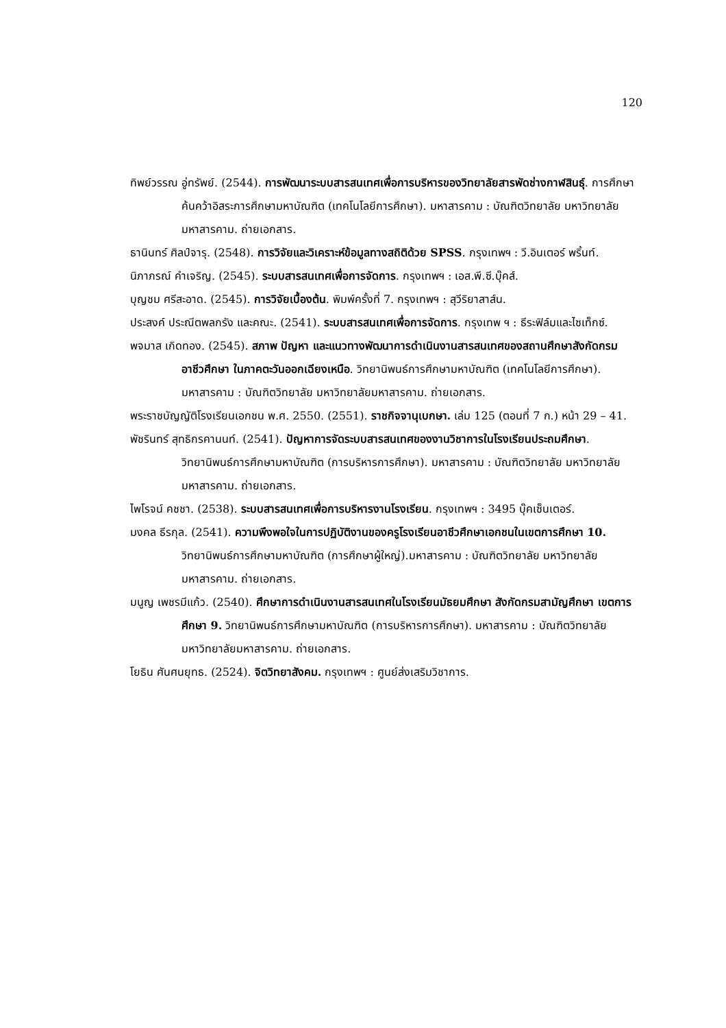120
ทิพย์วรรณ อู่ทรัพย์. (2544). การพัฒนาระบบสารสนเทศเพื่อการบริหารของวิทยาลัยสารพัดช่างกาฬสินธุ์. การศึกษาค้นคว้าอิสระการศึกษามหาบัณฑิต (เทคโนโลยีการศึกษา). มหาสารคาม : บัณฑิตวิทยาลัย มหาวิทยาลัยมหาสารคาม. ถ่ายเอกสาร.
ธานินทร์ ศิลป์จารุ. (2548). การวิจัยและวิเคราะห์ข้อมูลทางสถิติด้วย SPSS. กรุงเทพฯ : วี.อินเตอร์ พริ้นท์.
นิภาภรณ์ คำเจริญ. (2545). ระบบสารสนเทศเพื่อการจัดการ. กรุงเทพฯ : เอส.พี.ซี.บุ๊คส์.
บุญชม ศรีสะอาด. (2545). การวิจัยเบื้องต้น. พิมพ์ครั้งที่ 7. กรุงเทพฯ : สุวีริยาสาส์น.
ประสงค์ ประณีตพลกรัง และคณะ. (2541). ระบบสารสนเทศเพื่อการจัดการ. กรุงเทพ ฯ : ธีระฟิล์มและไซเท็กซ์.
พจมาส เกิดทอง. (2545). สภาพ ปัญหา และแนวทางพัฒนาการดำเนินงานสารสนเทศของสถานศึกษาสังกัดกรมอาชีวศึกษา ในภาคตะวันออกเฉียงเหนือ. วิทยานิพนธ์การศึกษามหาบัณฑิต (เทคโนโลยีการศึกษา). มหาสารคาม : บัณฑิตวิทยาลัย มหาวิทยาลัยมหาสารคาม. ถ่ายเอกสาร.
พระราชบัญญัติโรงเรียนเอกชน พ.ศ. 2550. (2551). ราชกิจจานุเบกษา. เล่ม 125 (ตอนที่ 7 ก.) หน้า 29 – 41.
พัชรินทร์ สุทธิกรคานนท์. (2541). ปัญหาการจัดระบบสารสนเทศของงานวิชาการในโรงเรียนประถมศึกษา. วิทยานิพนธ์การศึกษามหาบัณฑิต (การบริหารการศึกษา). มหาสารคาม : บัณฑิตวิทยาลัย มหาวิทยาลัยมหาสารคาม. ถ่ายเอกสาร.
ไพโรจน์ คชชา. (2538). ระบบสารสนเทศเพื่อการบริหารงานโรงเรียน. กรุงเทพฯ : 3495 บุ๊คเซ็นเตอร์.
มงคล ธีรกุล. (2541). ความพึงพอใจในการปฏิบัติงานของครูโรงเรียนอาชีวศึกษาเอกชนในเขตการศึกษา 10. วิทยานิพนธ์การศึกษามหาบัณฑิต (การศึกษาผู้ใหญ่).มหาสารคาม : บัณฑิตวิทยาลัย มหาวิทยาลัยมหาสารคาม. ถ่ายเอกสาร.
มนูญ เพชรมีแก้ว. (2540). ศึกษาการดำเนินงานสารสนเทศในโรงเรียนมัธยมศึกษา สังกัดกรมสามัญศึกษา เขตการศึกษา 9. วิทยานิพนธ์การศึกษามหาบัณฑิต (การบริหารการศึกษา). มหาสารคาม : บัณฑิตวิทยาลัย มหาวิทยาลัยมหาสารคาม. ถ่ายเอกสาร.
โยธิน ศันศนยุทธ. (2524). จิตวิทยาสังคม. กรุงเทพฯ : ศูนย์ส่งเสริมวิชาการ.